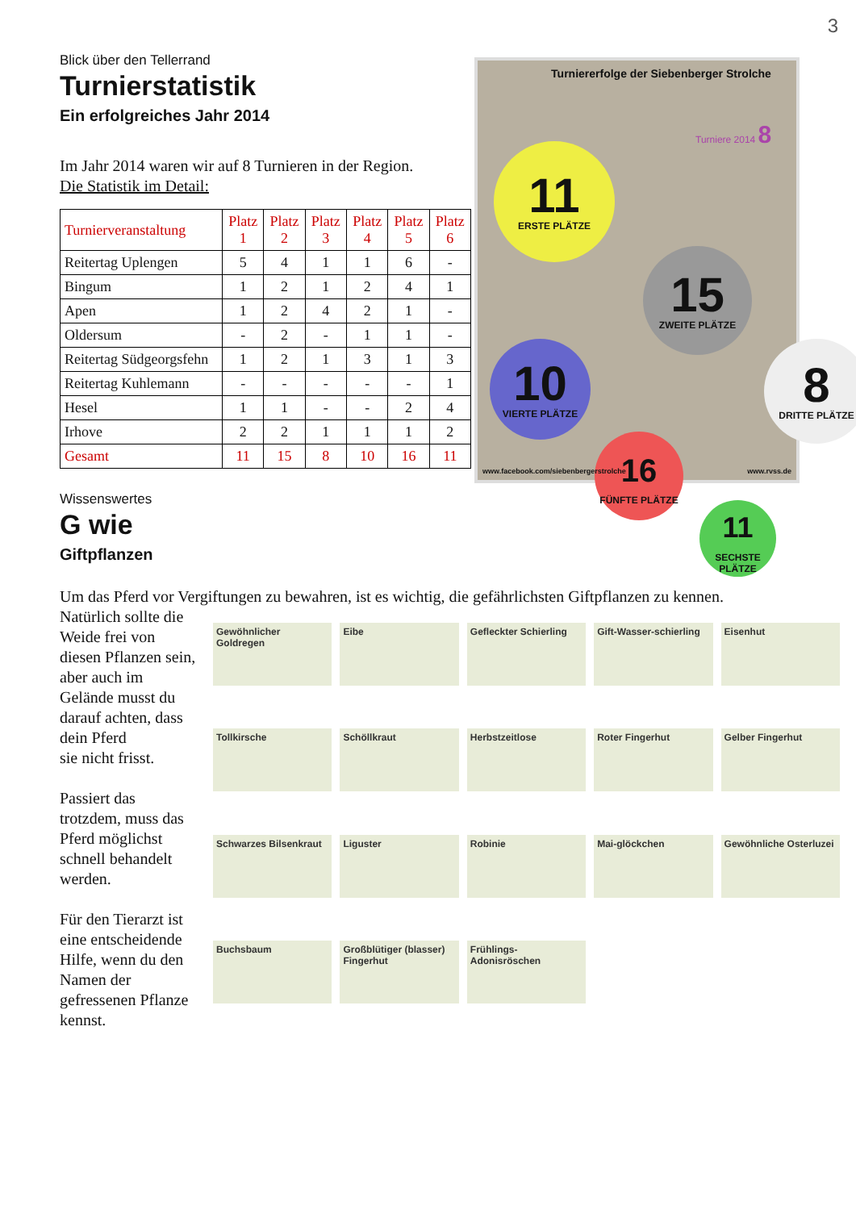3
Blick über den Tellerrand
Turnierstatistik
Ein erfolgreiches Jahr 2014
Im Jahr 2014 waren wir auf 8 Turnieren in der Region.
Die Statistik im Detail:
| Turnierveranstaltung | Platz 1 | Platz 2 | Platz 3 | Platz 4 | Platz 5 | Platz 6 |
| --- | --- | --- | --- | --- | --- | --- |
| Reitertag Uplengen | 5 | 4 | 1 | 1 | 6 | - |
| Bingum | 1 | 2 | 1 | 2 | 4 | 1 |
| Apen | 1 | 2 | 4 | 2 | 1 | - |
| Oldersum | - | 2 | - | 1 | 1 | - |
| Reitertag Südgeorgsfehn | 1 | 2 | 1 | 3 | 1 | 3 |
| Reitertag Kuhlemann | - | - | - | - | - | 1 |
| Hesel | 1 | 1 | - | - | 2 | 4 |
| Irhove | 2 | 2 | 1 | 1 | 1 | 2 |
| Gesamt | 11 | 15 | 8 | 10 | 16 | 11 |
Turniererfolge der Siebenberger Strolche
Turniere 2014 8
11
ERSTE PLÄTZE
15
ZWEITE PLÄTZE
8
DRITTE PLÄTZE
10
VIERTE PLÄTZE
16
FÜNFTE PLÄTZE
11
SECHSTE PLÄTZE
www.facebook.com/siebenbergerstrolche www.rvss.de
Wissenswertes
G wie
Giftpflanzen
Um das Pferd vor Vergiftungen zu bewahren, ist es wichtig, die gefährlichsten Giftpflanzen zu kennen.
Natürlich sollte die Weide frei von diesen Pflanzen sein, aber auch im Gelände musst du darauf achten, dass dein Pferd
sie nicht frisst.
Passiert das trotzdem, muss das Pferd möglichst schnell behandelt werden.
Für den Tierarzt ist eine entscheidende Hilfe, wenn du den Namen der gefressenen Pflanze kennst.
Gewöhnlicher Goldregen
Eibe
Gefleckter Schierling
Gift-Wasser-schierling
Eisenhut
Tollkirsche
Schöllkraut
Herbstzeitlose
Roter Fingerhut
Gelber Fingerhut
Schwarzes Bilsenkraut
Liguster
Robinie
Mai-glöckchen
Gewöhnliche Osterluzei
Buchsbaum
Großblütiger (blasser) Fingerhut
Frühlings-Adonisröschen